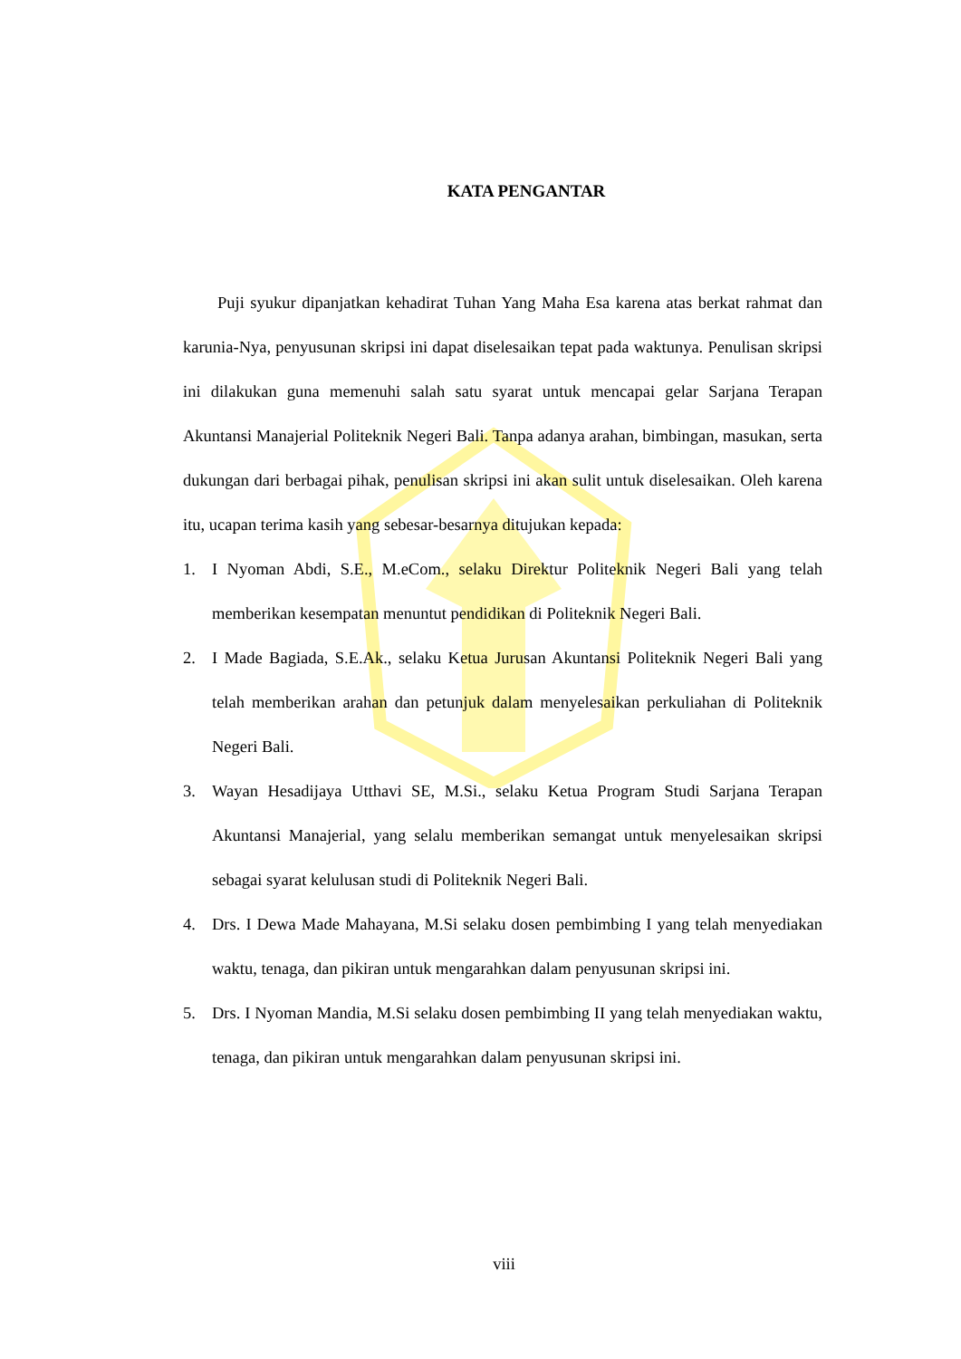KATA PENGANTAR
Puji syukur dipanjatkan kehadirat Tuhan Yang Maha Esa karena atas berkat rahmat dan karunia-Nya, penyusunan skripsi ini dapat diselesaikan tepat pada waktunya. Penulisan skripsi ini dilakukan guna memenuhi salah satu syarat untuk mencapai gelar Sarjana Terapan Akuntansi Manajerial Politeknik Negeri Bali. Tanpa adanya arahan, bimbingan, masukan, serta dukungan dari berbagai pihak, penulisan skripsi ini akan sulit untuk diselesaikan. Oleh karena itu, ucapan terima kasih yang sebesar-besarnya ditujukan kepada:
1. I Nyoman Abdi, S.E., M.eCom., selaku Direktur Politeknik Negeri Bali yang telah memberikan kesempatan menuntut pendidikan di Politeknik Negeri Bali.
2. I Made Bagiada, S.E.Ak., selaku Ketua Jurusan Akuntansi Politeknik Negeri Bali yang telah memberikan arahan dan petunjuk dalam menyelesaikan perkuliahan di Politeknik Negeri Bali.
3. Wayan Hesadijaya Utthavi SE, M.Si., selaku Ketua Program Studi Sarjana Terapan Akuntansi Manajerial, yang selalu memberikan semangat untuk menyelesaikan skripsi sebagai syarat kelulusan studi di Politeknik Negeri Bali.
4. Drs. I Dewa Made Mahayana, M.Si selaku dosen pembimbing I yang telah menyediakan waktu, tenaga, dan pikiran untuk mengarahkan dalam penyusunan skripsi ini.
5. Drs. I Nyoman Mandia, M.Si selaku dosen pembimbing II yang telah menyediakan waktu, tenaga, dan pikiran untuk mengarahkan dalam penyusunan skripsi ini.
viii